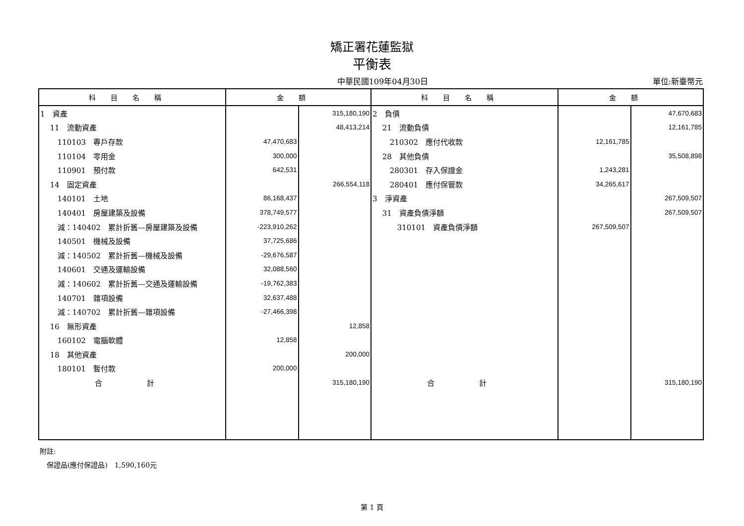矯正署花蓮監獄
平衡表
中華民國109年04月30日 單位:新臺幣元
| 科目名稱 | 金額 | | 科目名稱 | 金額 | |
| --- | --- | --- | --- | --- | --- |
| 1 資產 | | 315,180,190 | 2 負債 | | 47,670,683 |
| 11 流動資產 | | 48,413,214 | 21 流動負債 | | 12,161,785 |
| 110103 專戶存款 | 47,470,683 | | 210302 應付代收款 | 12,161,785 | |
| 110104 零用金 | 300,000 | | 28 其他負債 | | 35,508,898 |
| 110901 預付款 | 642,531 | | 280301 存入保證金 | 1,243,281 | |
| 14 固定資產 | | 266,554,118 | 280401 應付保管款 | 34,265,617 | |
| 140101 土地 | 86,168,437 | | 3 淨資產 | | 267,509,507 |
| 140401 房屋建築及設備 | 378,749,577 | | 31 資產負債淨額 | | 267,509,507 |
| 減：140402 累計折舊—房屋建築及設備 | -223,910,262 | | 310101 資產負債淨額 | 267,509,507 | |
| 140501 機械及設備 | 37,725,686 | | | | |
| 減：140502 累計折舊—機械及設備 | -29,676,587 | | | | |
| 140601 交通及運輸設備 | 32,088,560 | | | | |
| 減：140602 累計折舊—交通及運輸設備 | -19,762,383 | | | | |
| 140701 雜項設備 | 32,637,488 | | | | |
| 減：140702 累計折舊—雜項設備 | -27,466,398 | | | | |
| 16 無形資產 | | 12,858 | | | |
| 160102 電腦軟體 | 12,858 | | | | |
| 18 其他資產 | | 200,000 | | | |
| 180101 暫付款 | 200,000 | | | | |
| 合 計 | | 315,180,190 | 合 計 | | 315,180,190 |
附註:
　保證品(應付保證品)　1,590,160元
第 1 頁